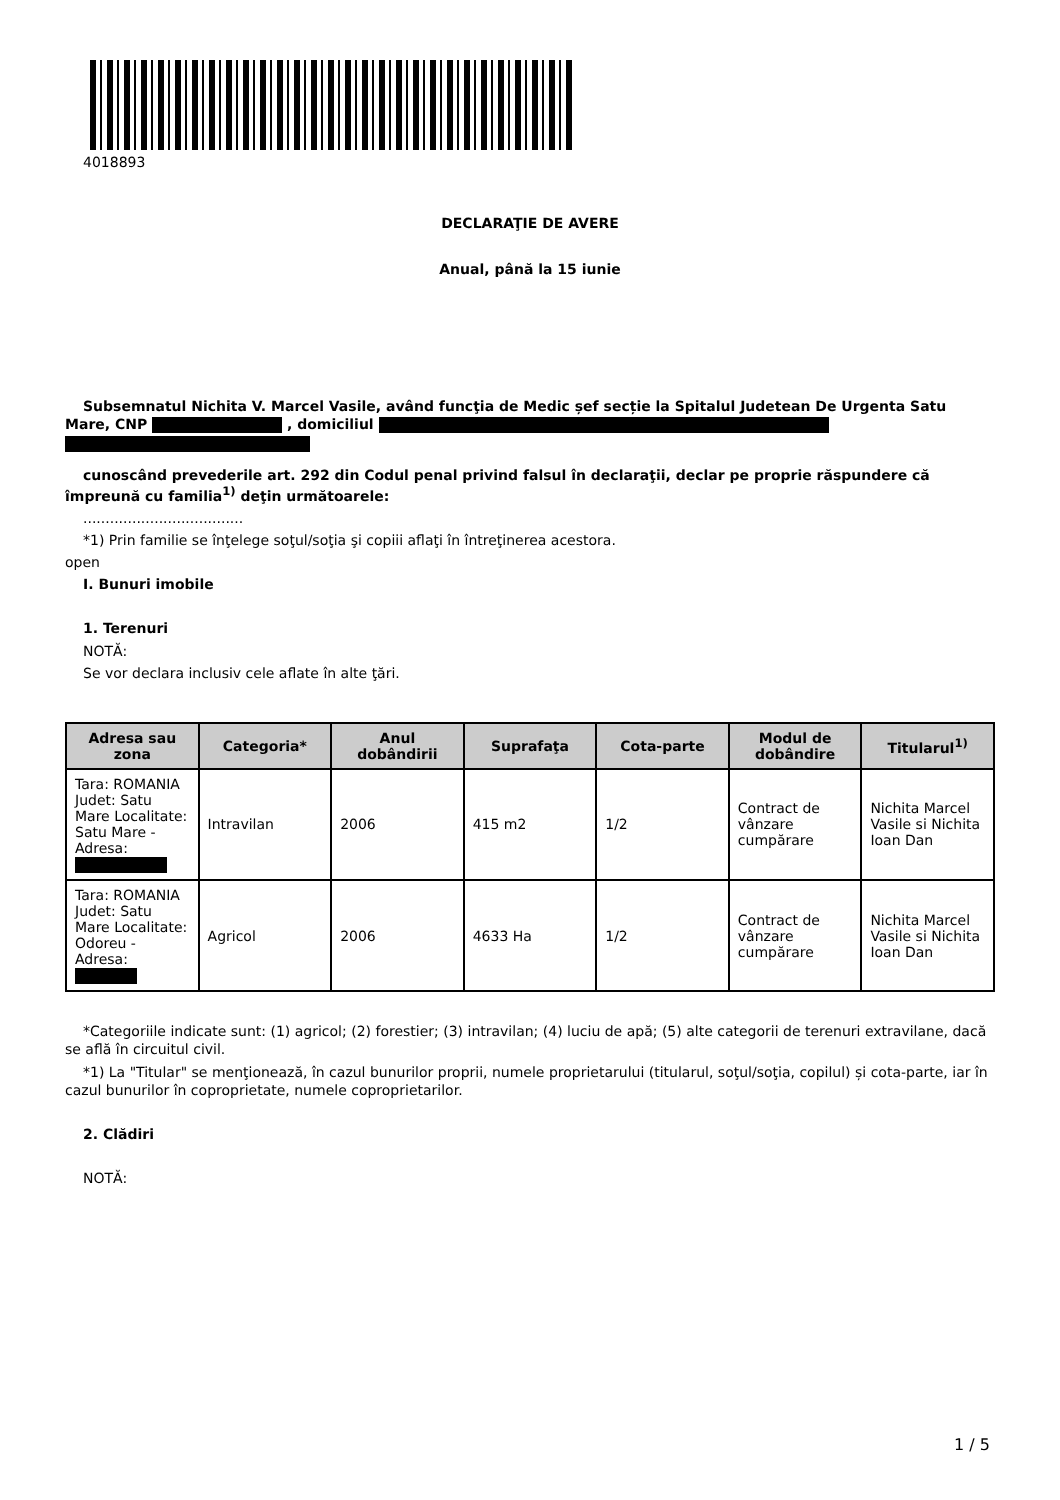4018893
DECLARAŢIE DE AVERE
Anual, până la 15 iunie
Subsemnatul Nichita V. Marcel Vasile, având funcţia de Medic șef secție la Spitalul Judetean De Urgenta Satu Mare, CNP , domiciliul
cunoscând prevederile art. 292 din Codul penal privind falsul în declaraţii, declar pe proprie răspundere că împreună cu familia<sup>1)</sup> deţin următoarele:
....................................
*1) Prin familie se înţelege soţul/soţia şi copiii aflaţi în întreţinerea acestora.
open
I. Bunuri imobile
1. Terenuri
NOTĂ:
Se vor declara inclusiv cele aflate în alte ţări.
| Adresa sau zona | Categoria* | Anul dobândirii | Suprafaţa | Cota-parte | Modul de dobândire | Titularul<sup>1)</sup> |
| --- | --- | --- | --- | --- | --- | --- |
| Tara: ROMANIA Judet: Satu Mare Localitate: Satu Mare - Adresa: | Intravilan | 2006 | 415 m2 | 1/2 | Contract de vânzare cumpărare | Nichita Marcel Vasile si Nichita Ioan Dan |
| Tara: ROMANIA Judet: Satu Mare Localitate: Odoreu - Adresa: | Agricol | 2006 | 4633 Ha | 1/2 | Contract de vânzare cumpărare | Nichita Marcel Vasile si Nichita Ioan Dan |
*Categoriile indicate sunt: (1) agricol; (2) forestier; (3) intravilan; (4) luciu de apă; (5) alte categorii de terenuri extravilane, dacă se află în circuitul civil.
*1) La "Titular" se menţionează, în cazul bunurilor proprii, numele proprietarului (titularul, soţul/soţia, copilul) și cota-parte, iar în cazul bunurilor în coproprietate, numele coproprietarilor.
2. Clădiri
NOTĂ:
1 / 5